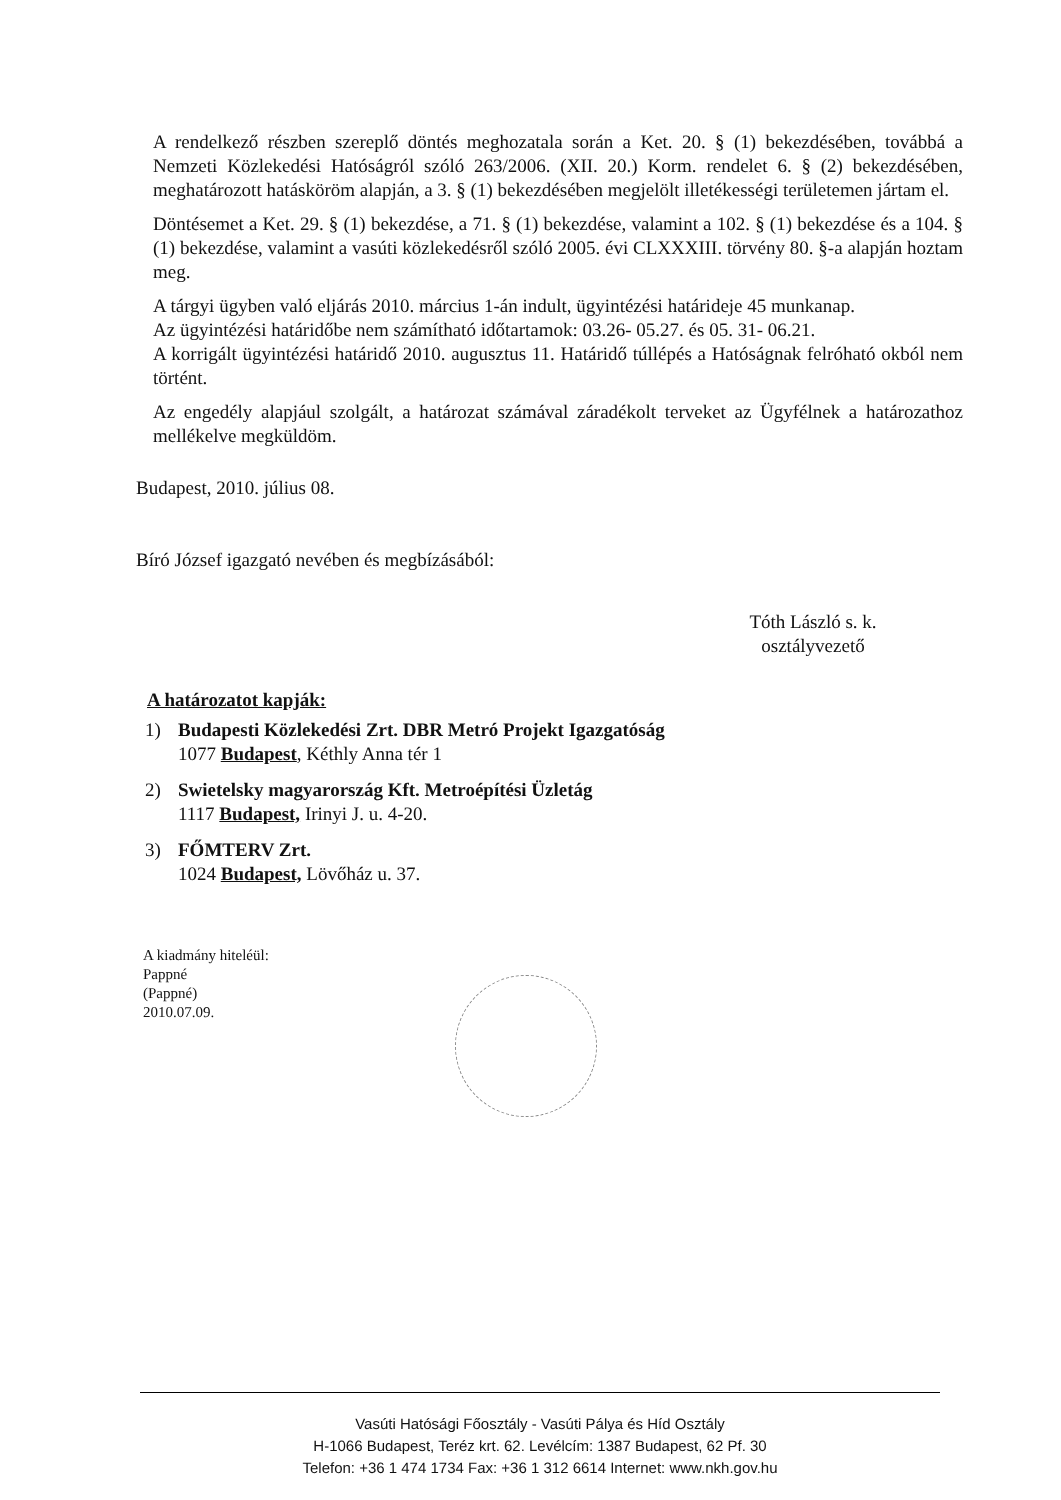A rendelkező részben szereplő döntés meghozatala során a Ket. 20. § (1) bekezdésében, továbbá a Nemzeti Közlekedési Hatóságról szóló 263/2006. (XII. 20.) Korm. rendelet 6. § (2) bekezdésében, meghatározott hatásköröm alapján, a 3. § (1) bekezdésében megjelölt illetékességi területemen jártam el.
Döntésemet a Ket. 29. § (1) bekezdése, a 71. § (1) bekezdése, valamint a 102. § (1) bekezdése és a 104. § (1) bekezdése, valamint a vasúti közlekedésről szóló 2005. évi CLXXXIII. törvény 80. §-a alapján hoztam meg.
A tárgyi ügyben való eljárás 2010. március 1-án indult, ügyintézési határideje 45 munkanap.
Az ügyintézési határidőbe nem számítható időtartamok: 03.26- 05.27. és 05. 31- 06.21.
A korrigált ügyintézési határidő 2010. augusztus 11. Határidő túllépés a Hatóságnak felróható okból nem történt.
Az engedély alapjául szolgált, a határozat számával záradékolt terveket az Ügyfélnek a határozathoz mellékelve megküldöm.
Budapest, 2010. július 08.
Bíró József igazgató nevében és megbízásából:
Tóth László s. k.
osztályvezető
A határozatot kapják:
1) Budapesti Közlekedési Zrt. DBR Metró Projekt Igazgatóság
1077 Budapest, Kéthly Anna tér 1
2) Swietelsky magyarország Kft. Metroépítési Üzletág
1117 Budapest, Irinyi J. u. 4-20.
3) FŐMTERV Zrt.
1024 Budapest, Lövőház u. 37.
A kiadmány hiteléül:
Pappné
(Pappné)
2010.07.09.
Vasúti Hatósági Főosztály - Vasúti Pálya és Híd Osztály
H-1066 Budapest, Teréz krt. 62. Levélcím: 1387 Budapest, 62 Pf. 30
Telefon: +36 1 474 1734 Fax: +36 1 312 6614 Internet: www.nkh.gov.hu